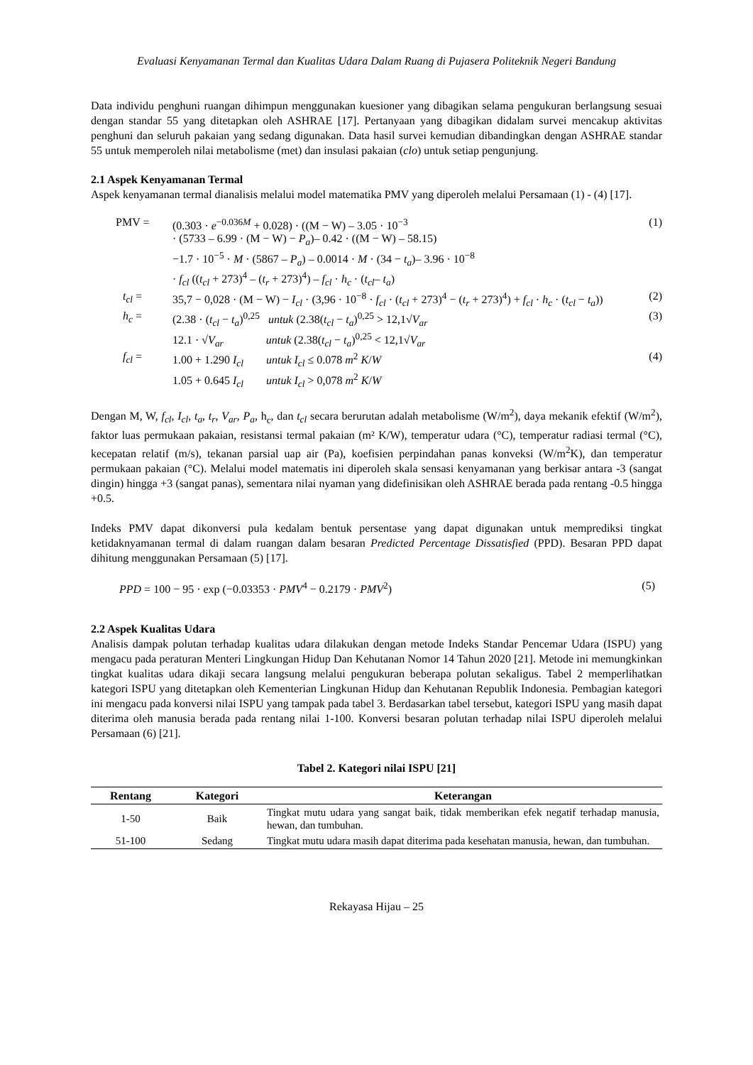Evaluasi Kenyamanan Termal dan Kualitas Udara Dalam Ruang di Pujasera Politeknik Negeri Bandung
Data individu penghuni ruangan dihimpun menggunakan kuesioner yang dibagikan selama pengukuran berlangsung sesuai dengan standar 55 yang ditetapkan oleh ASHRAE [17]. Pertanyaan yang dibagikan didalam survei mencakup aktivitas penghuni dan seluruh pakaian yang sedang digunakan. Data hasil survei kemudian dibandingkan dengan ASHRAE standar 55 untuk memperoleh nilai metabolisme (met) dan insulasi pakaian (clo) untuk setiap pengunjung.
2.1 Aspek Kenyamanan Termal
Aspek kenyamanan termal dianalisis melalui model matematika PMV yang diperoleh melalui Persamaan (1) - (4) [17].
| PMV = | (0.303 · e<sup>−0.036M</sup> + 0.028) · ((M − W) – 3.05 · 10<sup>−3</sup> · (5733 – 6.99 · (M − W) − P<sub>a</sub> )– 0.42 · ((M − W) – 58.15) −1.7 · 10<sup>−5</sup> · M · (5867 – P<sub>a</sub> ) – 0.0014 · M · (34 − t<sub>a</sub> )– 3.96 · 10<sup>−8</sup> · f<sub>cl</sub> (( t<sub>cl</sub> + 273)<sup>4</sup> – ( t<sub>r</sub> + 273)<sup>4</sup>) – f<sub>cl</sub> · h<sub>c</sub> · ( t<sub>cl</sub> – t<sub>a</sub> ) | (1) |
| t<sub>cl</sub> = | 35,7 − 0,028 · (M − W) − I<sub>cl</sub> · (3,96 · 10<sup>−8</sup> · f<sub>cl</sub> · ( t<sub>cl</sub> + 273)<sup>4</sup> − ( t<sub>r</sub> + 273)<sup>4</sup>) + f<sub>cl</sub> · h<sub>c</sub> · ( t<sub>cl</sub> − t<sub>a</sub> )) | (2) |
| h<sub>c</sub> = | (2.38 · ( t<sub>cl</sub> − t<sub>a</sub> )<sup>0,25</sup> untuk (2.38( t<sub>cl</sub> − t<sub>a</sub> )<sup>0,25</sup> > 12,1√ V<sub>ar</sub> 12.1 · √ V<sub>ar</sub> untuk (2.38( t<sub>cl</sub> − t<sub>a</sub> )<sup>0,25</sup> < 12,1√ V<sub>ar</sub> | (3) |
| f<sub>cl</sub> = | 1.00 + 1.290 I<sub>cl</sub> untuk I<sub>cl</sub> ≤ 0.078 m<sup>2</sup> K / W 1.05 + 0.645 I<sub>cl</sub> untuk I<sub>cl</sub> > 0,078 m<sup>2</sup> K / W | (4) |
Dengan M, W, f<sub>cl</sub>, I<sub>cl</sub>, t<sub>a</sub>, t<sub>r</sub>, V<sub>ar</sub>, P<sub>a</sub>, h<sub>c</sub>, dan t<sub>cl</sub> secara berurutan adalah metabolisme (W/m<sup>2</sup>), daya mekanik efektif (W/m<sup>2</sup>), faktor luas permukaan pakaian, resistansi termal pakaian (m² K/W), temperatur udara (°C), temperatur radiasi termal (°C), kecepatan relatif (m/s), tekanan parsial uap air (Pa), koefisien perpindahan panas konveksi (W/m<sup>2</sup>K), dan temperatur permukaan pakaian (°C). Melalui model matematis ini diperoleh skala sensasi kenyamanan yang berkisar antara -3 (sangat dingin) hingga +3 (sangat panas), sementara nilai nyaman yang didefinisikan oleh ASHRAE berada pada rentang -0.5 hingga +0.5.
Indeks PMV dapat dikonversi pula kedalam bentuk persentase yang dapat digunakan untuk memprediksi tingkat ketidaknyamanan termal di dalam ruangan dalam besaran Predicted Percentage Dissatisfied (PPD). Besaran PPD dapat dihitung menggunakan Persamaan (5) [17].
| PPD = 100 − 95 · exp (−0.03353 · PMV<sup>4</sup> − 0.2179 · PMV<sup>2</sup>) | (5) |
2.2 Aspek Kualitas Udara
Analisis dampak polutan terhadap kualitas udara dilakukan dengan metode Indeks Standar Pencemar Udara (ISPU) yang mengacu pada peraturan Menteri Lingkungan Hidup Dan Kehutanan Nomor 14 Tahun 2020 [21]. Metode ini memungkinkan tingkat kualitas udara dikaji secara langsung melalui pengukuran beberapa polutan sekaligus. Tabel 2 memperlihatkan kategori ISPU yang ditetapkan oleh Kementerian Lingkunan Hidup dan Kehutanan Republik Indonesia. Pembagian kategori ini mengacu pada konversi nilai ISPU yang tampak pada tabel 3. Berdasarkan tabel tersebut, kategori ISPU yang masih dapat diterima oleh manusia berada pada rentang nilai 1-100. Konversi besaran polutan terhadap nilai ISPU diperoleh melalui Persamaan (6) [21].
Tabel 2. Kategori nilai ISPU [21]
| Rentang | Kategori | Keterangan |
| --- | --- | --- |
| 1-50 | Baik | Tingkat mutu udara yang sangat baik, tidak memberikan efek negatif terhadap manusia, hewan, dan tumbuhan. |
| 51-100 | Sedang | Tingkat mutu udara masih dapat diterima pada kesehatan manusia, hewan, dan tumbuhan. |
Rekayasa Hijau – 25